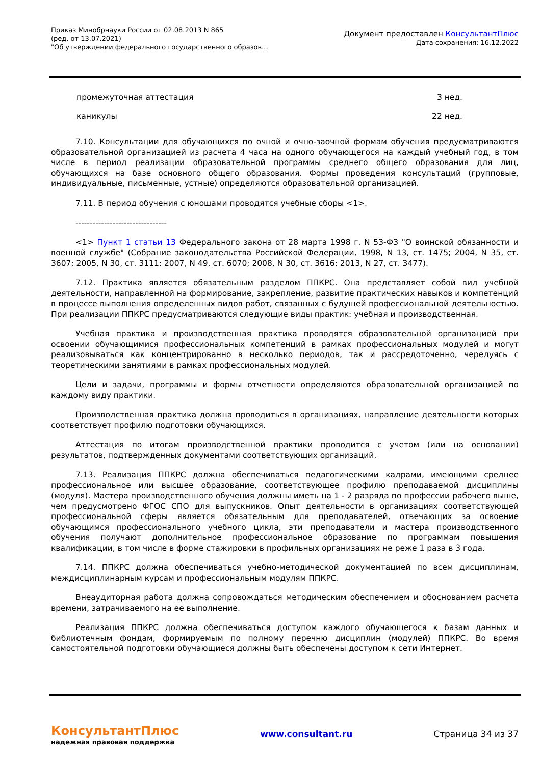Приказ Минобрнауки России от 02.08.2013 N 865
(ред. от 13.07.2021)
"Об утверждении федерального государственного образов...
Документ предоставлен КонсультантПлюс
Дата сохранения: 16.12.2022
| промежуточная аттестация | 3 нед. |
| каникулы | 22 нед. |
7.10. Консультации для обучающихся по очной и очно-заочной формам обучения предусматриваются образовательной организацией из расчета 4 часа на одного обучающегося на каждый учебный год, в том числе в период реализации образовательной программы среднего общего образования для лиц, обучающихся на базе основного общего образования. Формы проведения консультаций (групповые, индивидуальные, письменные, устные) определяются образовательной организацией.
7.11. В период обучения с юношами проводятся учебные сборы <1>.
--------------------------------
<1> Пункт 1 статьи 13 Федерального закона от 28 марта 1998 г. N 53-ФЗ "О воинской обязанности и военной службе" (Собрание законодательства Российской Федерации, 1998, N 13, ст. 1475; 2004, N 35, ст. 3607; 2005, N 30, ст. 3111; 2007, N 49, ст. 6070; 2008, N 30, ст. 3616; 2013, N 27, ст. 3477).
7.12. Практика является обязательным разделом ППКРС. Она представляет собой вид учебной деятельности, направленной на формирование, закрепление, развитие практических навыков и компетенций в процессе выполнения определенных видов работ, связанных с будущей профессиональной деятельностью. При реализации ППКРС предусматриваются следующие виды практик: учебная и производственная.
Учебная практика и производственная практика проводятся образовательной организацией при освоении обучающимися профессиональных компетенций в рамках профессиональных модулей и могут реализовываться как концентрированно в несколько периодов, так и рассредоточенно, чередуясь с теоретическими занятиями в рамках профессиональных модулей.
Цели и задачи, программы и формы отчетности определяются образовательной организацией по каждому виду практики.
Производственная практика должна проводиться в организациях, направление деятельности которых соответствует профилю подготовки обучающихся.
Аттестация по итогам производственной практики проводится с учетом (или на основании) результатов, подтвержденных документами соответствующих организаций.
7.13. Реализация ППКРС должна обеспечиваться педагогическими кадрами, имеющими среднее профессиональное или высшее образование, соответствующее профилю преподаваемой дисциплины (модуля). Мастера производственного обучения должны иметь на 1 - 2 разряда по профессии рабочего выше, чем предусмотрено ФГОС СПО для выпускников. Опыт деятельности в организациях соответствующей профессиональной сферы является обязательным для преподавателей, отвечающих за освоение обучающимся профессионального учебного цикла, эти преподаватели и мастера производственного обучения получают дополнительное профессиональное образование по программам повышения квалификации, в том числе в форме стажировки в профильных организациях не реже 1 раза в 3 года.
7.14. ППКРС должна обеспечиваться учебно-методической документацией по всем дисциплинам, междисциплинарным курсам и профессиональным модулям ППКРС.
Внеаудиторная работа должна сопровождаться методическим обеспечением и обоснованием расчета времени, затрачиваемого на ее выполнение.
Реализация ППКРС должна обеспечиваться доступом каждого обучающегося к базам данных и библиотечным фондам, формируемым по полному перечню дисциплин (модулей) ППКРС. Во время самостоятельной подготовки обучающиеся должны быть обеспечены доступом к сети Интернет.
КонсультантПлюс
надежная правовая поддержка
www.consultant.ru Страница 34 из 37